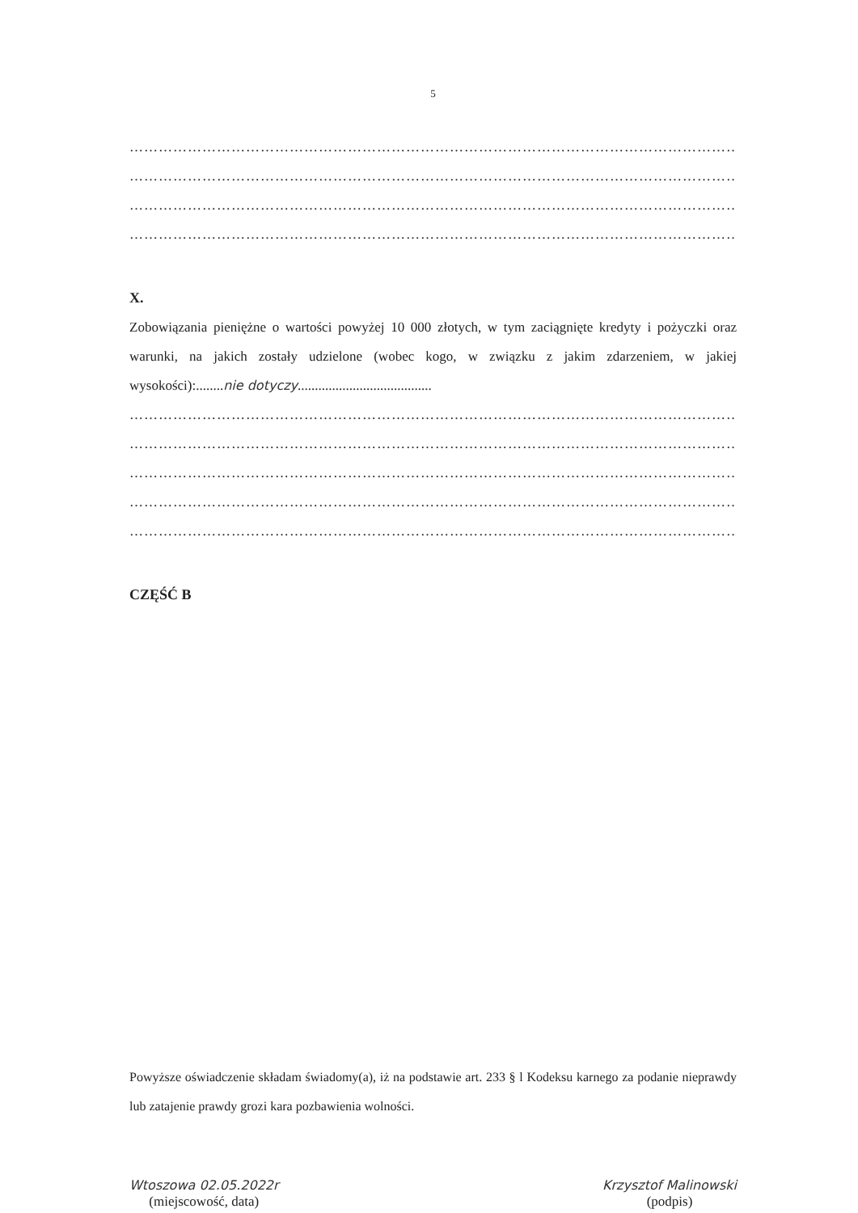5
…………………………………………………………………………………………………………………………
…………………………………………………………………………………………………………………………
…………………………………………………………………………………………………………………………
…………………………………………………………………………………………………………………………
X.
Zobowiązania pieniężne o wartości powyżej 10 000 złotych, w tym zaciągnięte kredyty i pożyczki oraz warunki, na jakich zostały udzielone (wobec kogo, w związku z jakim zdarzeniem, w jakiej wysokości):........nie dotyczy.......................................
…………………………………………………………………………………………………………………………
…………………………………………………………………………………………………………………………
…………………………………………………………………………………………………………………………
…………………………………………………………………………………………………………………………
…………………………………………………………………………………………………………………………
CZĘŚĆ B
Powyższe oświadczenie składam świadomy(a), iż na podstawie art. 233 § l Kodeksu karnego za podanie nieprawdy lub zatajenie prawdy grozi kara pozbawienia wolności.
Wtoszowa 02.05.2022r
(miejscowość, data)
Krzysztof Malinowski
(podpis)